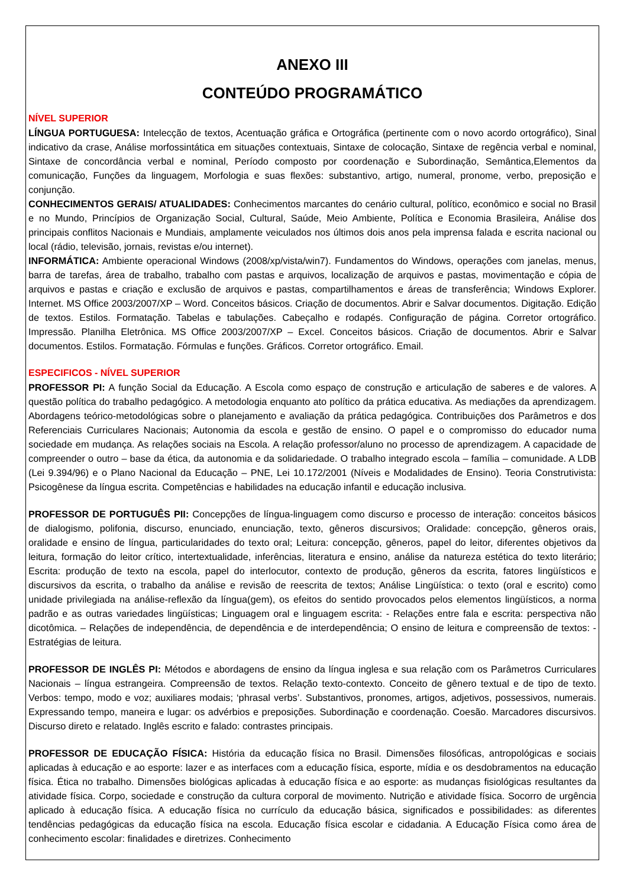ANEXO III
CONTEÚDO PROGRAMÁTICO
NÍVEL SUPERIOR
LÍNGUA PORTUGUESA: Intelecção de textos, Acentuação gráfica e Ortográfica (pertinente com o novo acordo ortográfico), Sinal indicativo da crase, Análise morfossintática em situações contextuais, Sintaxe de colocação, Sintaxe de regência verbal e nominal, Sintaxe de concordância verbal e nominal, Período composto por coordenação e Subordinação, Semântica,Elementos da comunicação, Funções da linguagem, Morfologia e suas flexões: substantivo, artigo, numeral, pronome, verbo, preposição e conjunção.
CONHECIMENTOS GERAIS/ ATUALIDADES: Conhecimentos marcantes do cenário cultural, político, econômico e social no Brasil e no Mundo, Princípios de Organização Social, Cultural, Saúde, Meio Ambiente, Política e Economia Brasileira, Análise dos principais conflitos Nacionais e Mundiais, amplamente veiculados nos últimos dois anos pela imprensa falada e escrita nacional ou local (rádio, televisão, jornais, revistas e/ou internet).
INFORMÁTICA: Ambiente operacional Windows (2008/xp/vista/win7). Fundamentos do Windows, operações com janelas, menus, barra de tarefas, área de trabalho, trabalho com pastas e arquivos, localização de arquivos e pastas, movimentação e cópia de arquivos e pastas e criação e exclusão de arquivos e pastas, compartilhamentos e áreas de transferência; Windows Explorer. Internet. MS Office 2003/2007/XP – Word. Conceitos básicos. Criação de documentos. Abrir e Salvar documentos. Digitação. Edição de textos. Estilos. Formatação. Tabelas e tabulações. Cabeçalho e rodapés. Configuração de página. Corretor ortográfico. Impressão. Planilha Eletrônica. MS Office 2003/2007/XP – Excel. Conceitos básicos. Criação de documentos. Abrir e Salvar documentos. Estilos. Formatação. Fórmulas e funções. Gráficos. Corretor ortográfico. Email.
ESPECIFICOS - NÍVEL SUPERIOR
PROFESSOR PI: A função Social da Educação. A Escola como espaço de construção e articulação de saberes e de valores. A questão política do trabalho pedagógico. A metodologia enquanto ato político da prática educativa. As mediações da aprendizagem. Abordagens teórico-metodológicas sobre o planejamento e avaliação da prática pedagógica. Contribuições dos Parâmetros e dos Referenciais Curriculares Nacionais; Autonomia da escola e gestão de ensino. O papel e o compromisso do educador numa sociedade em mudança. As relações sociais na Escola. A relação professor/aluno no processo de aprendizagem. A capacidade de compreender o outro – base da ética, da autonomia e da solidariedade. O trabalho integrado escola – família – comunidade. A LDB (Lei 9.394/96) e o Plano Nacional da Educação – PNE, Lei 10.172/2001 (Níveis e Modalidades de Ensino). Teoria Construtivista: Psicogênese da língua escrita. Competências e habilidades na educação infantil e educação inclusiva.
PROFESSOR DE PORTUGUÊS PII: Concepções de língua-linguagem como discurso e processo de interação: conceitos básicos de dialogismo, polifonia, discurso, enunciado, enunciação, texto, gêneros discursivos; Oralidade: concepção, gêneros orais, oralidade e ensino de língua, particularidades do texto oral; Leitura: concepção, gêneros, papel do leitor, diferentes objetivos da leitura, formação do leitor crítico, intertextualidade, inferências, literatura e ensino, análise da natureza estética do texto literário; Escrita: produção de texto na escola, papel do interlocutor, contexto de produção, gêneros da escrita, fatores lingüísticos e discursivos da escrita, o trabalho da análise e revisão de reescrita de textos; Análise Lingüística: o texto (oral e escrito) como unidade privilegiada na análise-reflexão da língua(gem), os efeitos do sentido provocados pelos elementos lingüísticos, a norma padrão e as outras variedades lingüísticas; Linguagem oral e linguagem escrita: - Relações entre fala e escrita: perspectiva não dicotômica. – Relações de independência, de dependência e de interdependência; O ensino de leitura e compreensão de textos: - Estratégias de leitura.
PROFESSOR DE INGLÊS PI: Métodos e abordagens de ensino da língua inglesa e sua relação com os Parâmetros Curriculares Nacionais – língua estrangeira. Compreensão de textos. Relação texto-contexto. Conceito de gênero textual e de tipo de texto. Verbos: tempo, modo e voz; auxiliares modais; ‘phrasal verbs’. Substantivos, pronomes, artigos, adjetivos, possessivos, numerais. Expressando tempo, maneira e lugar: os advérbios e preposições. Subordinação e coordenação. Coesão. Marcadores discursivos. Discurso direto e relatado. Inglês escrito e falado: contrastes principais.
PROFESSOR DE EDUCAÇÃO FÍSICA: História da educação física no Brasil. Dimensões filosóficas, antropológicas e sociais aplicadas à educação e ao esporte: lazer e as interfaces com a educação física, esporte, mídia e os desdobramentos na educação física. Ética no trabalho. Dimensões biológicas aplicadas à educação física e ao esporte: as mudanças fisiológicas resultantes da atividade física. Corpo, sociedade e construção da cultura corporal de movimento. Nutrição e atividade física. Socorro de urgência aplicado à educação física. A educação física no currículo da educação básica, significados e possibilidades: as diferentes tendências pedagógicas da educação física na escola. Educação física escolar e cidadania. A Educação Física como área de conhecimento escolar: finalidades e diretrizes. Conhecimento